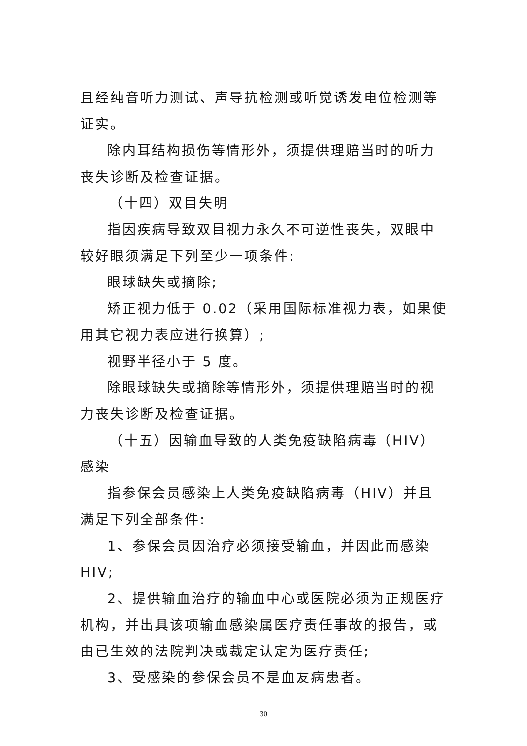且经纯音听力测试、声导抗检测或听觉诱发电位检测等证实。
除内耳结构损伤等情形外，须提供理赔当时的听力丧失诊断及检查证据。
（十四）双目失明
指因疾病导致双目视力永久不可逆性丧失，双眼中较好眼须满足下列至少一项条件:
眼球缺失或摘除;
矫正视力低于 0.02（采用国际标准视力表，如果使用其它视力表应进行换算）;
视野半径小于 5 度。
除眼球缺失或摘除等情形外，须提供理赔当时的视力丧失诊断及检查证据。
（十五）因输血导致的人类免疫缺陷病毒（HIV）感染
指参保会员感染上人类免疫缺陷病毒（HIV）并且满足下列全部条件:
1、参保会员因治疗必须接受输血，并因此而感染 HIV;
2、提供输血治疗的输血中心或医院必须为正规医疗机构，并出具该项输血感染属医疗责任事故的报告，或由已生效的法院判决或裁定认定为医疗责任;
3、受感染的参保会员不是血友病患者。
30